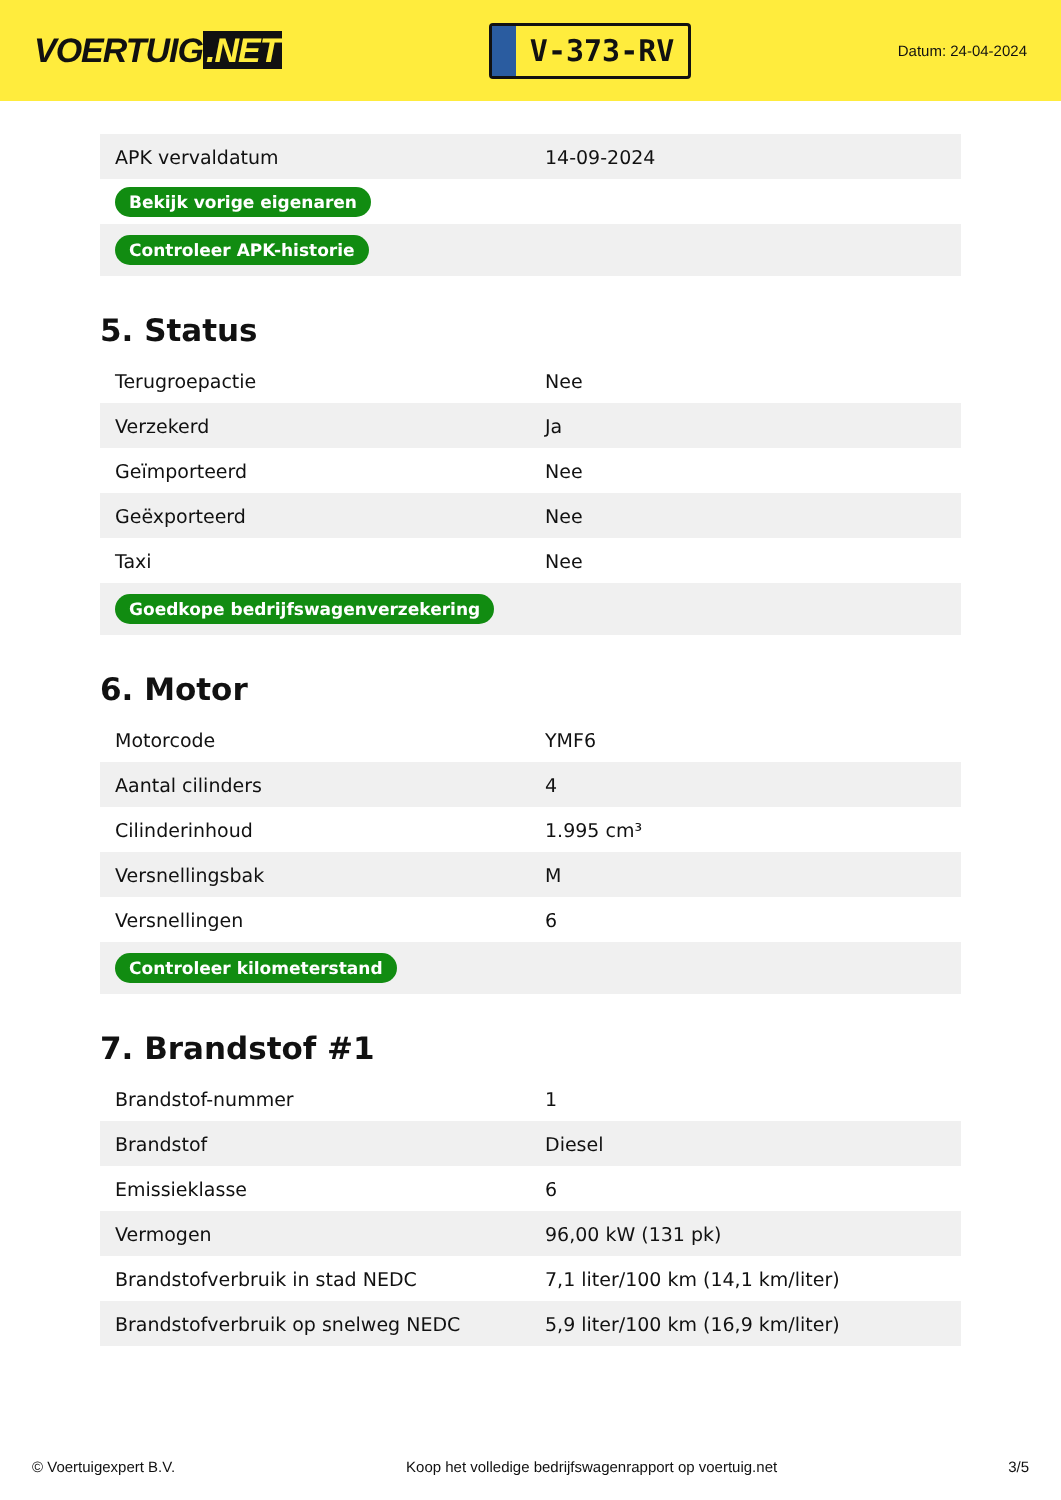VOERTUIG.NET
V-373-RV
Datum: 24-04-2024
| APK vervaldatum | 14-09-2024 |
| Bekijk vorige eigenaren | |
| Controleer APK-historie | |
5. Status
| Terugroepactie | Nee |
| Verzekerd | Ja |
| Geïmporteerd | Nee |
| Geëxporteerd | Nee |
| Taxi | Nee |
| Goedkope bedrijfswagenverzekering | |
6. Motor
| Motorcode | YMF6 |
| Aantal cilinders | 4 |
| Cilinderinhoud | 1.995 cm³ |
| Versnellingsbak | M |
| Versnellingen | 6 |
| Controleer kilometerstand | |
7. Brandstof #1
| Brandstof-nummer | 1 |
| Brandstof | Diesel |
| Emissieklasse | 6 |
| Vermogen | 96,00 kW (131 pk) |
| Brandstofverbruik in stad NEDC | 7,1 liter/100 km (14,1 km/liter) |
| Brandstofverbruik op snelweg NEDC | 5,9 liter/100 km (16,9 km/liter) |
© Voertuigexpert B.V. Koop het volledige bedrijfswagenrapport op voertuig.net 3/5